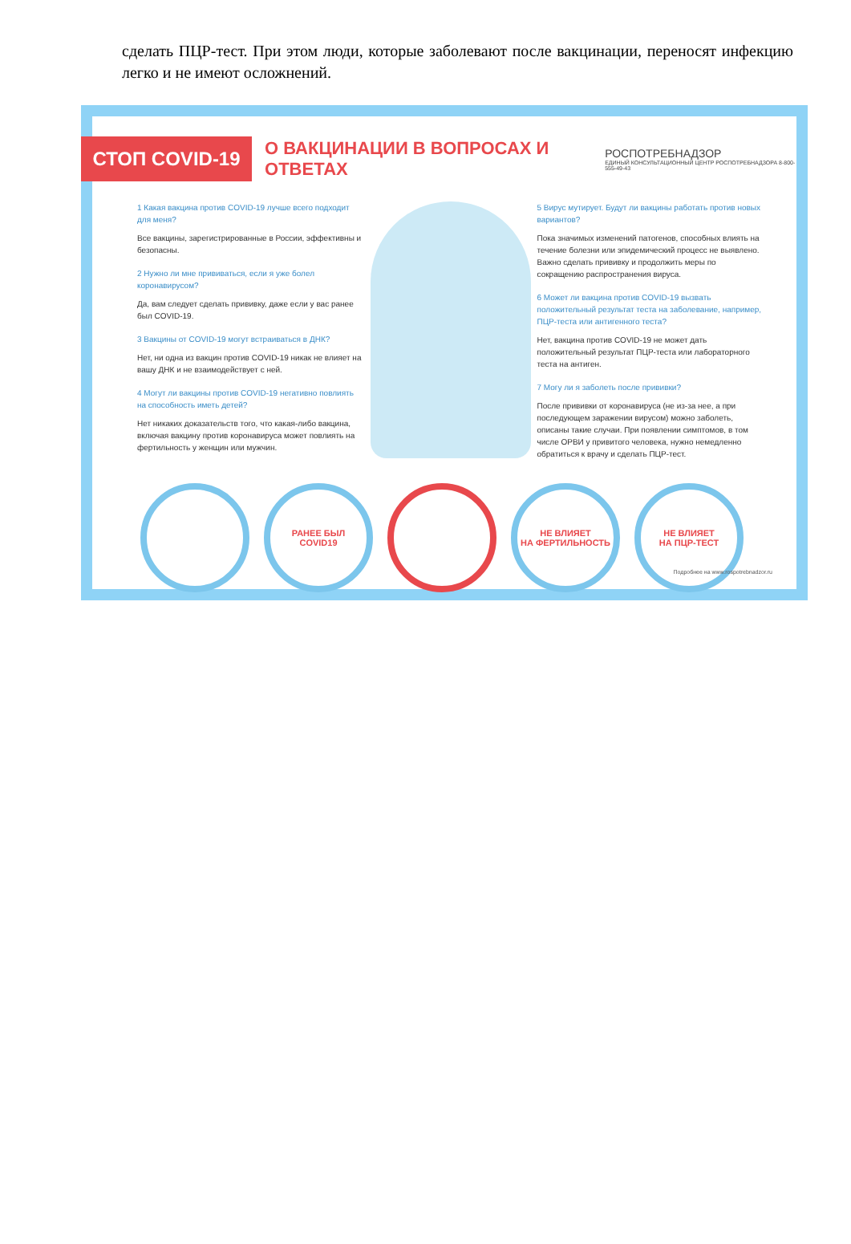сделать ПЦР-тест. При этом люди, которые заболевают после вакцинации, переносят инфекцию легко и не имеют осложнений.
СТОП COVID-19
О ВАКЦИНАЦИИ В ВОПРОСАХ И ОТВЕТАХ
РОСПОТРЕБНАДЗОР
ЕДИНЫЙ КОНСУЛЬТАЦИОННЫЙ ЦЕНТР РОСПОТРЕБНАДЗОРА 8-800-555-49-43
1 Какая вакцина против COVID-19 лучше всего подходит для меня?
Все вакцины, зарегистрированные в России, эффективны и безопасны.
2 Нужно ли мне прививаться, если я уже болел коронавирусом?
Да, вам следует сделать прививку, даже если у вас ранее был COVID-19.
3 Вакцины от COVID-19 могут встраиваться в ДНК?
Нет, ни одна из вакцин против COVID-19 никак не влияет на вашу ДНК и не взаимодействует с ней.
4 Могут ли вакцины против COVID-19 негативно повлиять на способность иметь детей?
Нет никаких доказательств того, что какая-либо вакцина, включая вакцину против коронавируса может повлиять на фертильность у женщин или мужчин.
5 Вирус мутирует. Будут ли вакцины работать против новых вариантов?
Пока значимых изменений патогенов, способных влиять на течение болезни или эпидемический процесс не выявлено. Важно сделать прививку и продолжить меры по сокращению распространения вируса.
6 Может ли вакцина против COVID-19 вызвать положительный результат теста на заболевание, например, ПЦР-теста или антигенного теста?
Нет, вакцина против COVID-19 не может дать положительный результат ПЦР-теста или лабораторного теста на антиген.
7 Могу ли я заболеть после прививки?
После прививки от коронавируса (не из-за нее, а при последующем заражении вирусом) можно заболеть, описаны такие случаи. При появлении симптомов, в том числе ОРВИ у привитого человека, нужно немедленно обратиться к врачу и сделать ПЦР-тест.
РАНЕЕ БЫЛ
COVID19
НЕ ВЛИЯЕТ
НА ФЕРТИЛЬНОСТЬ
НЕ ВЛИЯЕТ
НА ПЦР-ТЕСТ
Подробнее на www.rospotrebnadzor.ru